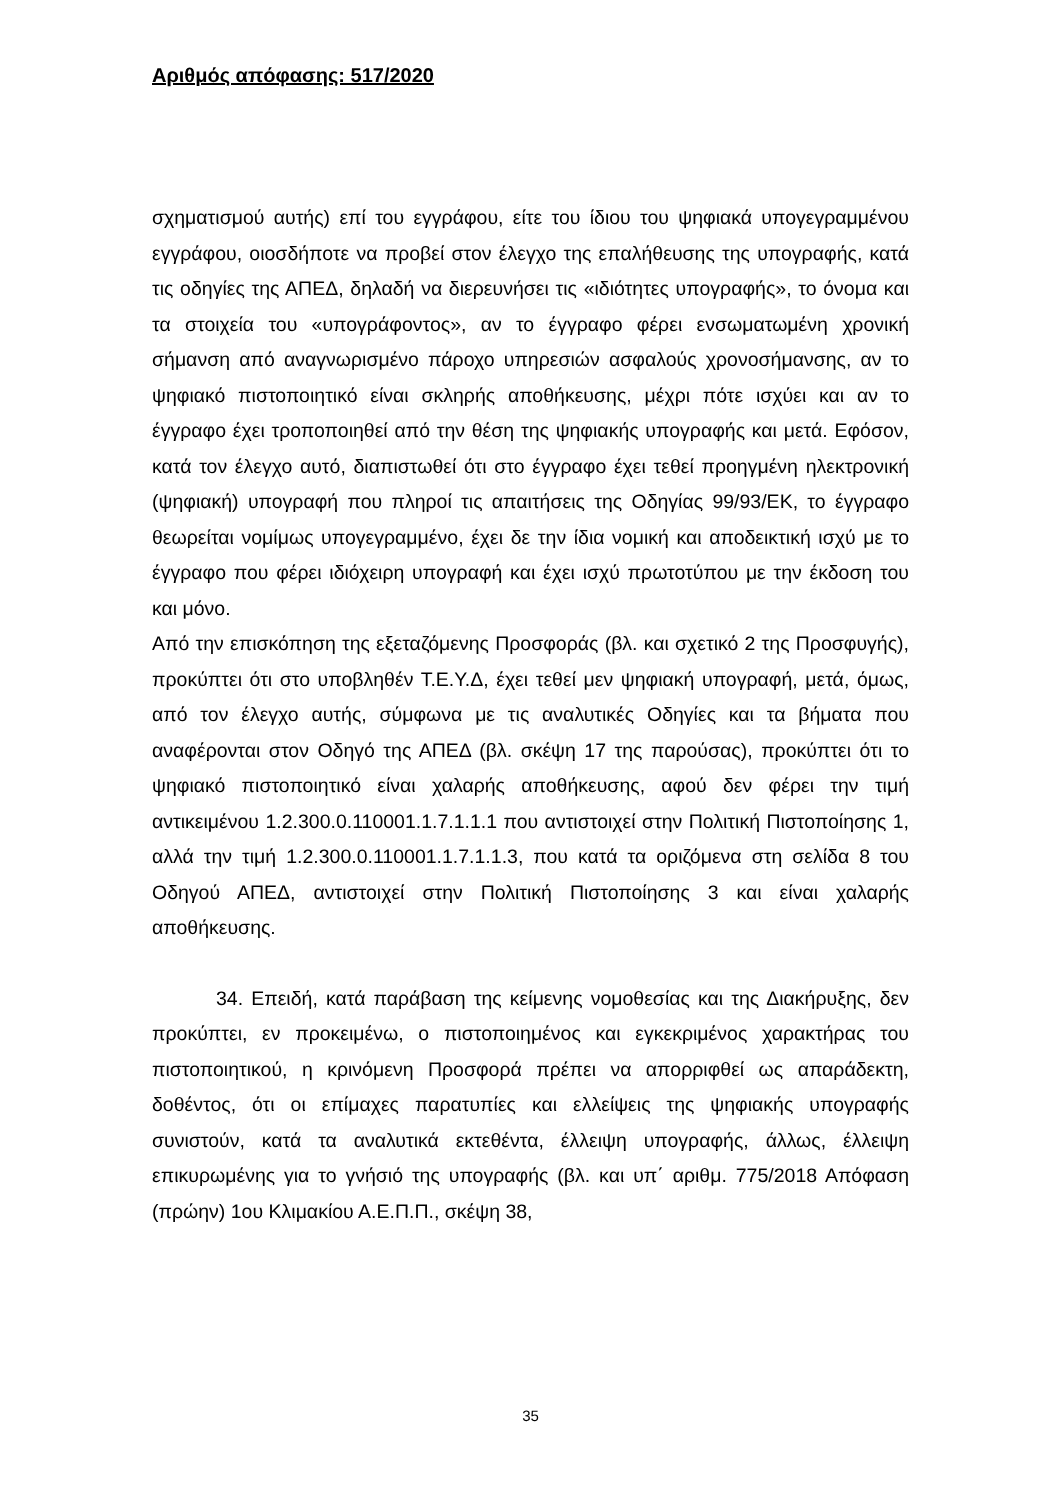Αριθμός απόφασης: 517/2020
σχηματισμού αυτής) επί του εγγράφου, είτε του ίδιου του ψηφιακά υπογεγραμμένου εγγράφου, οιοσδήποτε να προβεί στον έλεγχο της επαλήθευσης της υπογραφής, κατά τις οδηγίες της ΑΠΕΔ, δηλαδή να διερευνήσει τις «ιδιότητες υπογραφής», το όνομα και τα στοιχεία του «υπογράφοντος», αν το έγγραφο φέρει ενσωματωμένη χρονική σήμανση από αναγνωρισμένο πάροχο υπηρεσιών ασφαλούς χρονοσήμανσης, αν το ψηφιακό πιστοποιητικό είναι σκληρής αποθήκευσης, μέχρι πότε ισχύει και αν το έγγραφο έχει τροποποιηθεί από την θέση της ψηφιακής υπογραφής και μετά. Εφόσον, κατά τον έλεγχο αυτό, διαπιστωθεί ότι στο έγγραφο έχει τεθεί προηγμένη ηλεκτρονική (ψηφιακή) υπογραφή που πληροί τις απαιτήσεις της Οδηγίας 99/93/ΕΚ, το έγγραφο θεωρείται νομίμως υπογεγραμμένο, έχει δε την ίδια νομική και αποδεικτική ισχύ με το έγγραφο που φέρει ιδιόχειρη υπογραφή και έχει ισχύ πρωτοτύπου με την έκδοση του και μόνο.
Από την επισκόπηση της εξεταζόμενης Προσφοράς (βλ. και σχετικό 2 της Προσφυγής), προκύπτει ότι στο υποβληθέν Τ.Ε.Υ.Δ, έχει τεθεί μεν ψηφιακή υπογραφή, μετά, όμως, από τον έλεγχο αυτής, σύμφωνα με τις αναλυτικές Οδηγίες και τα βήματα που αναφέρονται στον Οδηγό της ΑΠΕΔ (βλ. σκέψη 17 της παρούσας), προκύπτει ότι το ψηφιακό πιστοποιητικό είναι χαλαρής αποθήκευσης, αφού δεν φέρει την τιμή αντικειμένου 1.2.300.0.110001.1.7.1.1.1 που αντιστοιχεί στην Πολιτική Πιστοποίησης 1, αλλά την τιμή 1.2.300.0.110001.1.7.1.1.3, που κατά τα οριζόμενα στη σελίδα 8 του Οδηγού ΑΠΕΔ, αντιστοιχεί στην Πολιτική Πιστοποίησης 3 και είναι χαλαρής αποθήκευσης.
34. Επειδή, κατά παράβαση της κείμενης νομοθεσίας και της Διακήρυξης, δεν προκύπτει, εν προκειμένω, ο πιστοποιημένος και εγκεκριμένος χαρακτήρας του πιστοποιητικού, η κρινόμενη Προσφορά πρέπει να απορριφθεί ως απαράδεκτη, δοθέντος, ότι οι επίμαχες παρατυπίες και ελλείψεις της ψηφιακής υπογραφής συνιστούν, κατά τα αναλυτικά εκτεθέντα, έλλειψη υπογραφής, άλλως, έλλειψη επικυρωμένης για το γνήσιό της υπογραφής (βλ. και υπ΄ αριθμ. 775/2018 Απόφαση (πρώην) 1ου Κλιμακίου Α.Ε.Π.Π., σκέψη 38,
35